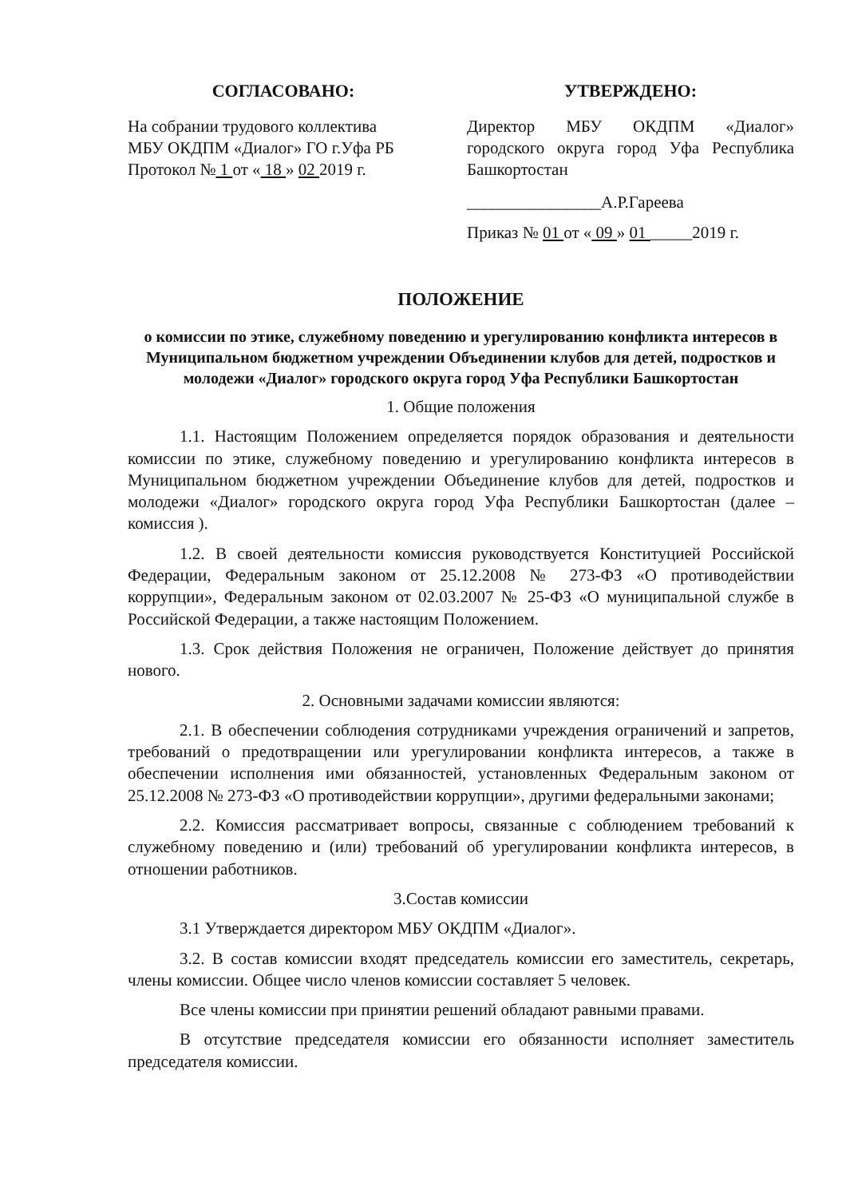СОГЛАСОВАНО:
На собрании трудового коллектива
МБУ ОКДПМ «Диалог» ГО г.Уфа РБ
Протокол № 1 от « 18 » 02 2019 г.
УТВЕРЖДЕНО:
Директор МБУ ОКДПМ «Диалог» городского округа город Уфа Республика Башкортостан
________________А.Р.Гареева
Приказ № 01 от « 09 » 01 _____2019 г.
ПОЛОЖЕНИЕ
о комиссии по этике, служебному поведению и урегулированию конфликта интересов в Муниципальном бюджетном учреждении Объединении клубов для детей, подростков и молодежи «Диалог» городского округа город Уфа Республики Башкортостан
1. Общие положения
1.1. Настоящим Положением определяется порядок образования и деятельности комиссии по этике, служебному поведению и урегулированию конфликта интересов в Муниципальном бюджетном учреждении Объединение клубов для детей, подростков и молодежи «Диалог» городского округа город Уфа Республики Башкортостан (далее – комиссия ).
1.2. В своей деятельности комиссия руководствуется Конституцией Российской Федерации, Федеральным законом от 25.12.2008 № 273-ФЗ «О противодействии коррупции», Федеральным законом от 02.03.2007 № 25-ФЗ «О муниципальной службе в Российской Федерации, а также настоящим Положением.
1.3. Срок действия Положения не ограничен, Положение действует до принятия нового.
2. Основными задачами комиссии являются:
2.1. В обеспечении соблюдения сотрудниками учреждения ограничений и запретов, требований о предотвращении или урегулировании конфликта интересов, а также в обеспечении исполнения ими обязанностей, установленных Федеральным законом от 25.12.2008 № 273-ФЗ «О противодействии коррупции», другими федеральными законами;
2.2. Комиссия рассматривает вопросы, связанные с соблюдением требований к служебному поведению и (или) требований об урегулировании конфликта интересов, в отношении работников.
3.Состав комиссии
3.1 Утверждается директором МБУ ОКДПМ «Диалог».
3.2. В состав комиссии входят председатель комиссии его заместитель, секретарь, члены комиссии. Общее число членов комиссии составляет 5 человек.
Все члены комиссии при принятии решений обладают равными правами.
В отсутствие председателя комиссии его обязанности исполняет заместитель председателя комиссии.